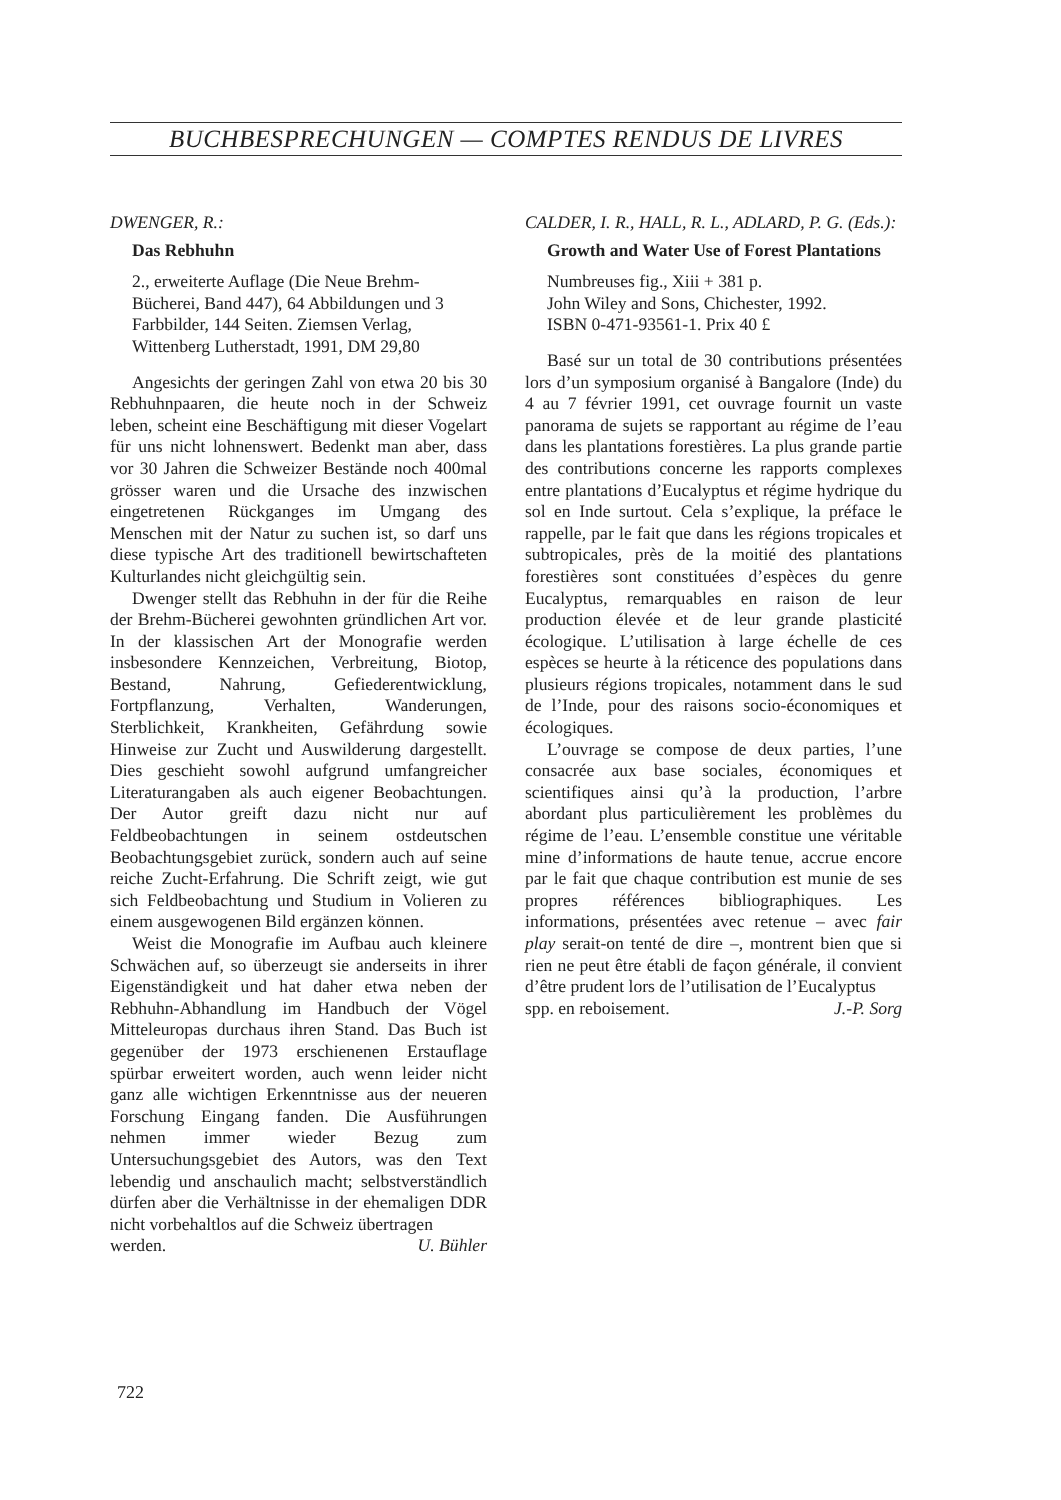BUCHBESPRECHUNGEN — COMPTES RENDUS DE LIVRES
DWENGER, R.:
Das Rebhuhn
2., erweiterte Auflage (Die Neue Brehm-Bücherei, Band 447), 64 Abbildungen und 3 Farbbilder, 144 Seiten. Ziemsen Verlag, Wittenberg Lutherstadt, 1991, DM 29,80
Angesichts der geringen Zahl von etwa 20 bis 30 Rebhuhnpaaren, die heute noch in der Schweiz leben, scheint eine Beschäftigung mit dieser Vogelart für uns nicht lohnenswert. Bedenkt man aber, dass vor 30 Jahren die Schweizer Bestände noch 400mal grösser waren und die Ursache des inzwischen eingetretenen Rückganges im Umgang des Menschen mit der Natur zu suchen ist, so darf uns diese typische Art des traditionell bewirtschafteten Kulturlandes nicht gleichgültig sein.
Dwenger stellt das Rebhuhn in der für die Reihe der Brehm-Bücherei gewohnten gründlichen Art vor. In der klassischen Art der Monografie werden insbesondere Kennzeichen, Verbreitung, Biotop, Bestand, Nahrung, Gefiederentwicklung, Fortpflanzung, Verhalten, Wanderungen, Sterblichkeit, Krankheiten, Gefährdung sowie Hinweise zur Zucht und Auswilderung dargestellt. Dies geschieht sowohl aufgrund umfangreicher Literaturangaben als auch eigener Beobachtungen. Der Autor greift dazu nicht nur auf Feldbeobachtungen in seinem ostdeutschen Beobachtungsgebiet zurück, sondern auch auf seine reiche Zucht-Erfahrung. Die Schrift zeigt, wie gut sich Feldbeobachtung und Studium in Volieren zu einem ausgewogenen Bild ergänzen können.
Weist die Monografie im Aufbau auch kleinere Schwächen auf, so überzeugt sie anderseits in ihrer Eigenständigkeit und hat daher etwa neben der Rebhuhn-Abhandlung im Handbuch der Vögel Mitteleuropas durchaus ihren Stand. Das Buch ist gegenüber der 1973 erschienenen Erstauflage spürbar erweitert worden, auch wenn leider nicht ganz alle wichtigen Erkenntnisse aus der neueren Forschung Eingang fanden. Die Ausführungen nehmen immer wieder Bezug zum Untersuchungsgebiet des Autors, was den Text lebendig und anschaulich macht; selbstverständlich dürfen aber die Verhältnisse in der ehemaligen DDR nicht vorbehaltlos auf die Schweiz übertragen
werden. U. Bühler
CALDER, I. R., HALL, R. L., ADLARD, P. G. (Eds.):
Growth and Water Use of Forest Plantations
Numbreuses fig., Xiii + 381 p.
John Wiley and Sons, Chichester, 1992.
ISBN 0-471-93561-1. Prix 40 £
Basé sur un total de 30 contributions présentées lors d’un symposium organisé à Bangalore (Inde) du 4 au 7 février 1991, cet ouvrage fournit un vaste panorama de sujets se rapportant au régime de l’eau dans les plantations forestières. La plus grande partie des contributions concerne les rapports complexes entre plantations d’Eucalyptus et régime hydrique du sol en Inde surtout. Cela s’explique, la préface le rappelle, par le fait que dans les régions tropicales et subtropicales, près de la moitié des plantations forestières sont constituées d’espèces du genre Eucalyptus, remarquables en raison de leur production élevée et de leur grande plasticité écologique. L’utilisation à large échelle de ces espèces se heurte à la réticence des populations dans plusieurs régions tropicales, notamment dans le sud de l’Inde, pour des raisons socio-économiques et écologiques.
L’ouvrage se compose de deux parties, l’une consacrée aux base sociales, économiques et scientifiques ainsi qu’à la production, l’arbre abordant plus particulièrement les problèmes du régime de l’eau. L’ensemble constitue une véritable mine d’informations de haute tenue, accrue encore par le fait que chaque contribution est munie de ses propres références bibliographiques. Les informations, présentées avec retenue – avec fair play serait-on tenté de dire –, montrent bien que si rien ne peut être établi de façon générale, il convient d’être prudent lors de l’utilisation de l’Eucalyptus
spp. en reboisement. J.-P. Sorg
722